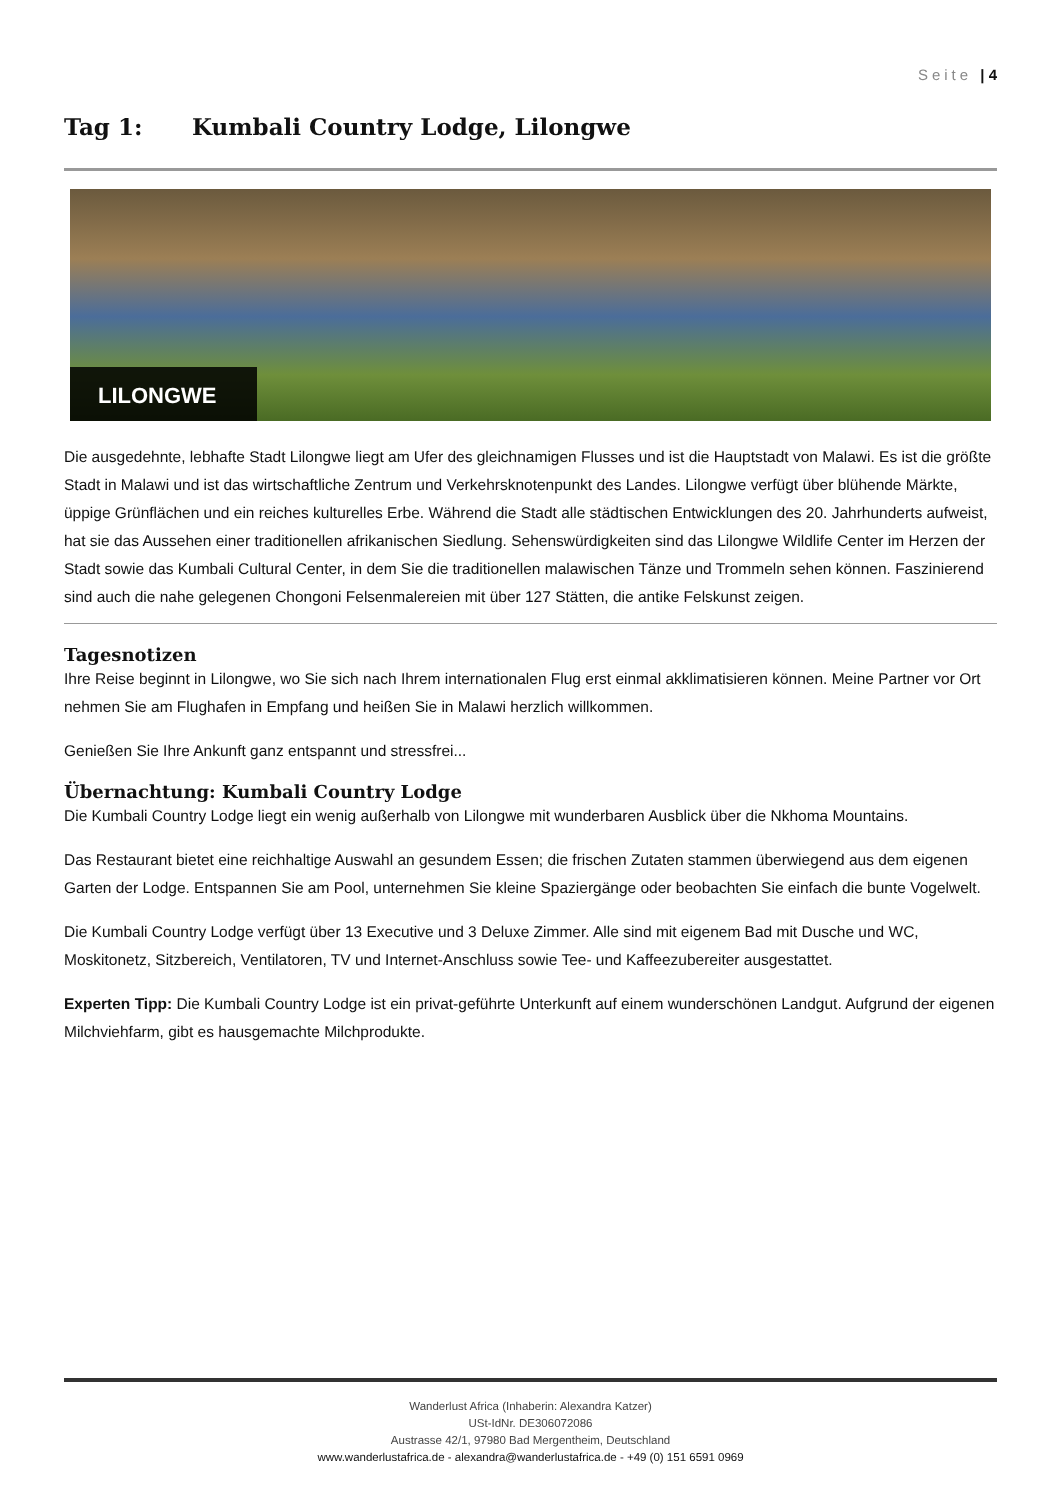Seite | 4
Tag 1: Kumbali Country Lodge, Lilongwe
LILONGWE
Die ausgedehnte, lebhafte Stadt Lilongwe liegt am Ufer des gleichnamigen Flusses und ist die Hauptstadt von Malawi. Es ist die größte Stadt in Malawi und ist das wirtschaftliche Zentrum und Verkehrsknotenpunkt des Landes. Lilongwe verfügt über blühende Märkte, üppige Grünflächen und ein reiches kulturelles Erbe. Während die Stadt alle städtischen Entwicklungen des 20. Jahrhunderts aufweist, hat sie das Aussehen einer traditionellen afrikanischen Siedlung. Sehenswürdigkeiten sind das Lilongwe Wildlife Center im Herzen der Stadt sowie das Kumbali Cultural Center, in dem Sie die traditionellen malawischen Tänze und Trommeln sehen können. Faszinierend sind auch die nahe gelegenen Chongoni Felsenmalereien mit über 127 Stätten, die antike Felskunst zeigen.
Tagesnotizen
Ihre Reise beginnt in Lilongwe, wo Sie sich nach Ihrem internationalen Flug erst einmal akklimatisieren können. Meine Partner vor Ort nehmen Sie am Flughafen in Empfang und heißen Sie in Malawi herzlich willkommen.
Genießen Sie Ihre Ankunft ganz entspannt und stressfrei...
Übernachtung: Kumbali Country Lodge
Die Kumbali Country Lodge liegt ein wenig außerhalb von Lilongwe mit wunderbaren Ausblick über die Nkhoma Mountains.
Das Restaurant bietet eine reichhaltige Auswahl an gesundem Essen; die frischen Zutaten stammen überwiegend aus dem eigenen Garten der Lodge. Entspannen Sie am Pool, unternehmen Sie kleine Spaziergänge oder beobachten Sie einfach die bunte Vogelwelt.
Die Kumbali Country Lodge verfügt über 13 Executive und 3 Deluxe Zimmer. Alle sind mit eigenem Bad mit Dusche und WC, Moskitonetz, Sitzbereich, Ventilatoren, TV und Internet-Anschluss sowie Tee- und Kaffeezubereiter ausgestattet.
Experten Tipp: Die Kumbali Country Lodge ist ein privat-geführte Unterkunft auf einem wunderschönen Landgut. Aufgrund der eigenen Milchviehfarm, gibt es hausgemachte Milchprodukte.
Wanderlust Africa (Inhaberin: Alexandra Katzer)
USt-IdNr. DE306072086
Austrasse 42/1, 97980 Bad Mergentheim, Deutschland
www.wanderlustafrica.de - alexandra@wanderlustafrica.de - +49 (0) 151 6591 0969